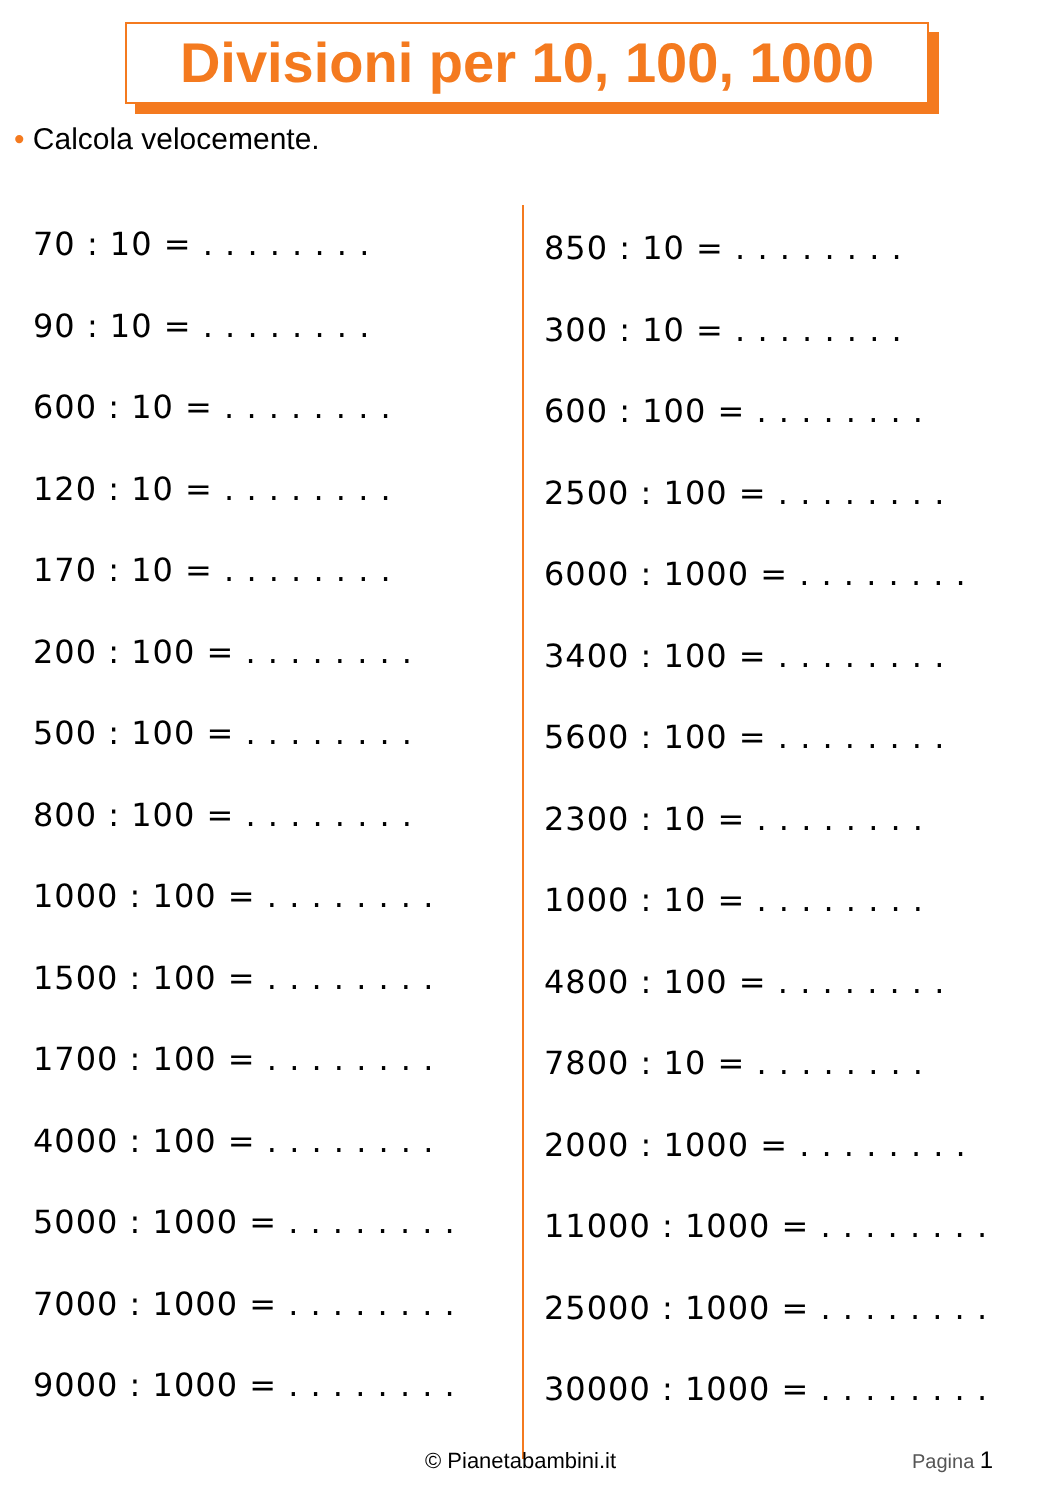Divisioni per 10, 100, 1000
• Calcola velocemente.
70 : 10 = . . . . . . . .
90 : 10 = . . . . . . . .
600 : 10 = . . . . . . . .
120 : 10 = . . . . . . . .
170 : 10 = . . . . . . . .
200 : 100 = . . . . . . . .
500 : 100 = . . . . . . . .
800 : 100 = . . . . . . . .
1000 : 100 = . . . . . . . .
1500 : 100 = . . . . . . . .
1700 : 100 = . . . . . . . .
4000 : 100 = . . . . . . . .
5000 : 1000 = . . . . . . . .
7000 : 1000 = . . . . . . . .
9000 : 1000 = . . . . . . . .
850 : 10 = . . . . . . . .
300 : 10 = . . . . . . . .
600 : 100 = . . . . . . . .
2500 : 100 = . . . . . . . .
6000 : 1000 = . . . . . . . .
3400 : 100 = . . . . . . . .
5600 : 100 = . . . . . . . .
2300 : 10 = . . . . . . . .
1000 : 10 = . . . . . . . .
4800 : 100 = . . . . . . . .
7800 : 10 = . . . . . . . .
2000 : 1000 = . . . . . . . .
11000 : 1000 = . . . . . . . .
25000 : 1000 = . . . . . . . .
30000 : 1000 = . . . . . . . .
© Pianetabambini.it Pagina 1